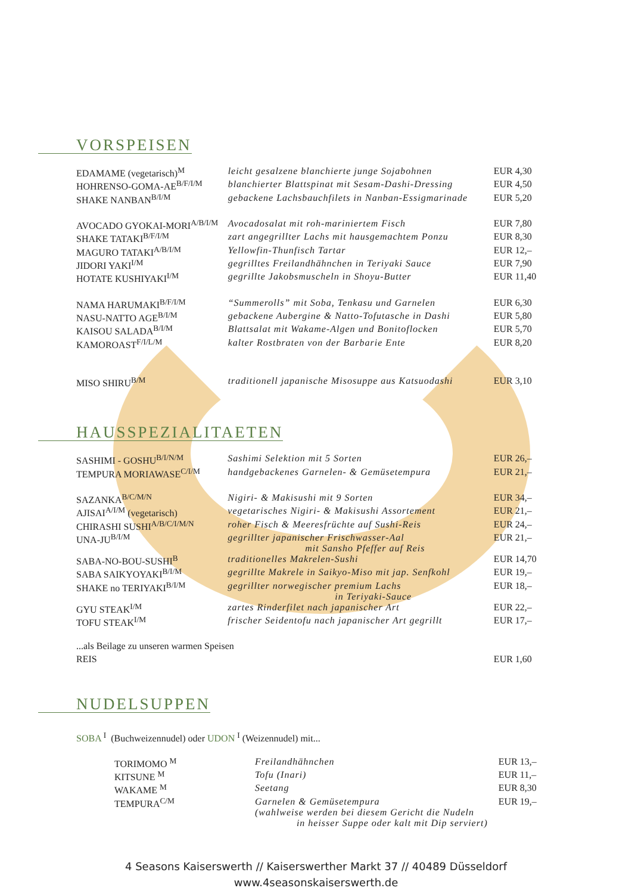VORSPEISEN
| EDAMAME (vegetarisch)<sup>M</sup> | leicht gesalzene blanchierte junge Sojabohnen | EUR 4,30 |
| HOHRENSO-GOMA-AE<sup>B/F/I/M</sup> | blanchierter Blattspinat mit Sesam-Dashi-Dressing | EUR 4,50 |
| SHAKE NANBAN<sup>B/I/M</sup> | gebackene Lachsbauchfilets in Nanban-Essigmarinade | EUR 5,20 |
| AVOCADO GYOKAI-MORI<sup>A/B/I/M</sup> | Avocadosalat mit roh-mariniertem Fisch | EUR 7,80 |
| SHAKE TATAKI<sup>B/F/I/M</sup> | zart angegrillter Lachs mit hausgemachtem Ponzu | EUR 8,30 |
| MAGURO TATAKI<sup>A/B/I/M</sup> | Yellowfin-Thunfisch Tartar | EUR 12,– |
| JIDORI YAKI<sup>I/M</sup> | gegrilltes Freilandhähnchen in Teriyaki Sauce | EUR 7,90 |
| HOTATE KUSHIYAKI<sup>I/M</sup> | gegrillte Jakobsmuscheln in Shoyu-Butter | EUR 11,40 |
| NAMA HARUMAKI<sup>B/F/I/M</sup> | “Summerolls” mit Soba, Tenkasu und Garnelen | EUR 6,30 |
| NASU-NATTO AGE<sup>B/I/M</sup> | gebackene Aubergine & Natto-Tofutasche in Dashi | EUR 5,80 |
| KAISOU SALADA<sup>B/I/M</sup> | Blattsalat mit Wakame-Algen und Bonitoflocken | EUR 5,70 |
| KAMOROAST<sup>F/I/L/M</sup> | kalter Rostbraten von der Barbarie Ente | EUR 8,20 |
| MISO SHIRU<sup>B/M</sup> | traditionell japanische Misosuppe aus Katsuodashi | EUR 3,10 |
HAUSSPEZIALITAETEN
| SASHIMI - GOSHU<sup>B/I/N/M</sup> | Sashimi Selektion mit 5 Sorten | EUR 26,– |
| TEMPURA MORIAWASE<sup>C/I/M</sup> | handgebackenes Garnelen- & Gemüsetempura | EUR 21,– |
| SAZANKA<sup>B/C/M/N</sup> | Nigiri- & Makisushi mit 9 Sorten | EUR 34,– |
| AJISAI<sup>A/I/M</sup> (vegetarisch) | vegetarisches Nigiri- & Makisushi Assortement | EUR 21,– |
| CHIRASHI SUSHI<sup>A/B/C/I/M/N</sup> | roher Fisch & Meeresfrüchte auf Sushi-Reis | EUR 24,– |
| UNA-JU<sup>B/I/M</sup> | gegrillter japanischer Frischwasser-Aal mit Sansho Pfeffer auf Reis | EUR 21,– |
| SABA-NO-BOU-SUSHI<sup>B</sup> | traditionelles Makrelen-Sushi | EUR 14,70 |
| SABA SAIKYOYAKI<sup>B/I/M</sup> | gegrillte Makrele in Saikyo-Miso mit jap. Senfkohl | EUR 19,– |
| SHAKE no TERIYAKI<sup>B/I/M</sup> | gegrillter norwegischer premium Lachs in Teriyaki-Sauce | EUR 18,– |
| GYU STEAK<sup>I/M</sup> | zartes Rinderfilet nach japanischer Art | EUR 22,– |
| TOFU STEAK<sup>I/M</sup> | frischer Seidentofu nach japanischer Art gegrillt | EUR 17,– |
| ...als Beilage zu unseren warmen Speisen | | |
| REIS | | EUR 1,60 |
NUDELSUPPEN
SOBA <sup>I</sup> (Buchweizennudel) oder UDON <sup>I</sup> (Weizennudel) mit...
| TORIMOMO <sup>M</sup> | Freilandhähnchen | EUR 13,– |
| KITSUNE <sup>M</sup> | Tofu (Inari) | EUR 11,– |
| WAKAME <sup>M</sup> | Seetang | EUR 8,30 |
| TEMPURA<sup>C/M</sup> | Garnelen & Gemüsetempura (wahlweise werden bei diesem Gericht die Nudeln in heisser Suppe oder kalt mit Dip serviert) | EUR 19,– |
4 Seasons Kaiserswerth // Kaiserswerther Markt 37 // 40489 Düsseldorf
www.4seasonskaiserswerth.de